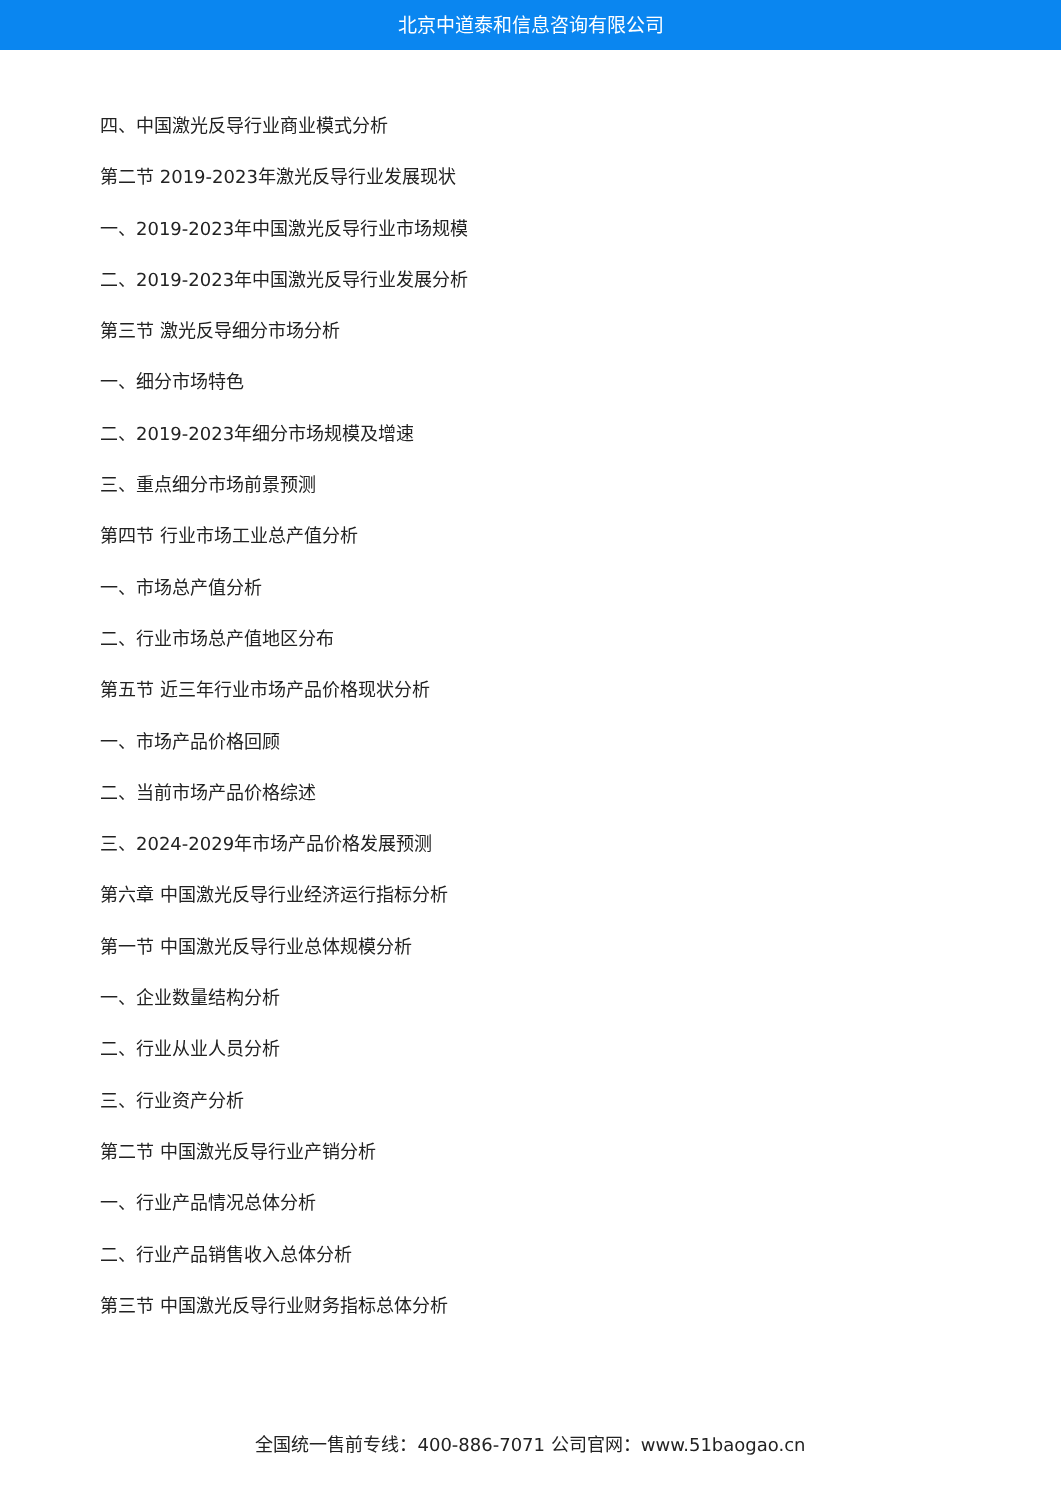北京中道泰和信息咨询有限公司
四、中国激光反导行业商业模式分析
第二节 2019-2023年激光反导行业发展现状
一、2019-2023年中国激光反导行业市场规模
二、2019-2023年中国激光反导行业发展分析
第三节 激光反导细分市场分析
一、细分市场特色
二、2019-2023年细分市场规模及增速
三、重点细分市场前景预测
第四节 行业市场工业总产值分析
一、市场总产值分析
二、行业市场总产值地区分布
第五节 近三年行业市场产品价格现状分析
一、市场产品价格回顾
二、当前市场产品价格综述
三、2024-2029年市场产品价格发展预测
第六章 中国激光反导行业经济运行指标分析
第一节 中国激光反导行业总体规模分析
一、企业数量结构分析
二、行业从业人员分析
三、行业资产分析
第二节 中国激光反导行业产销分析
一、行业产品情况总体分析
二、行业产品销售收入总体分析
第三节 中国激光反导行业财务指标总体分析
全国统一售前专线：400-886-7071 公司官网：www.51baogao.cn